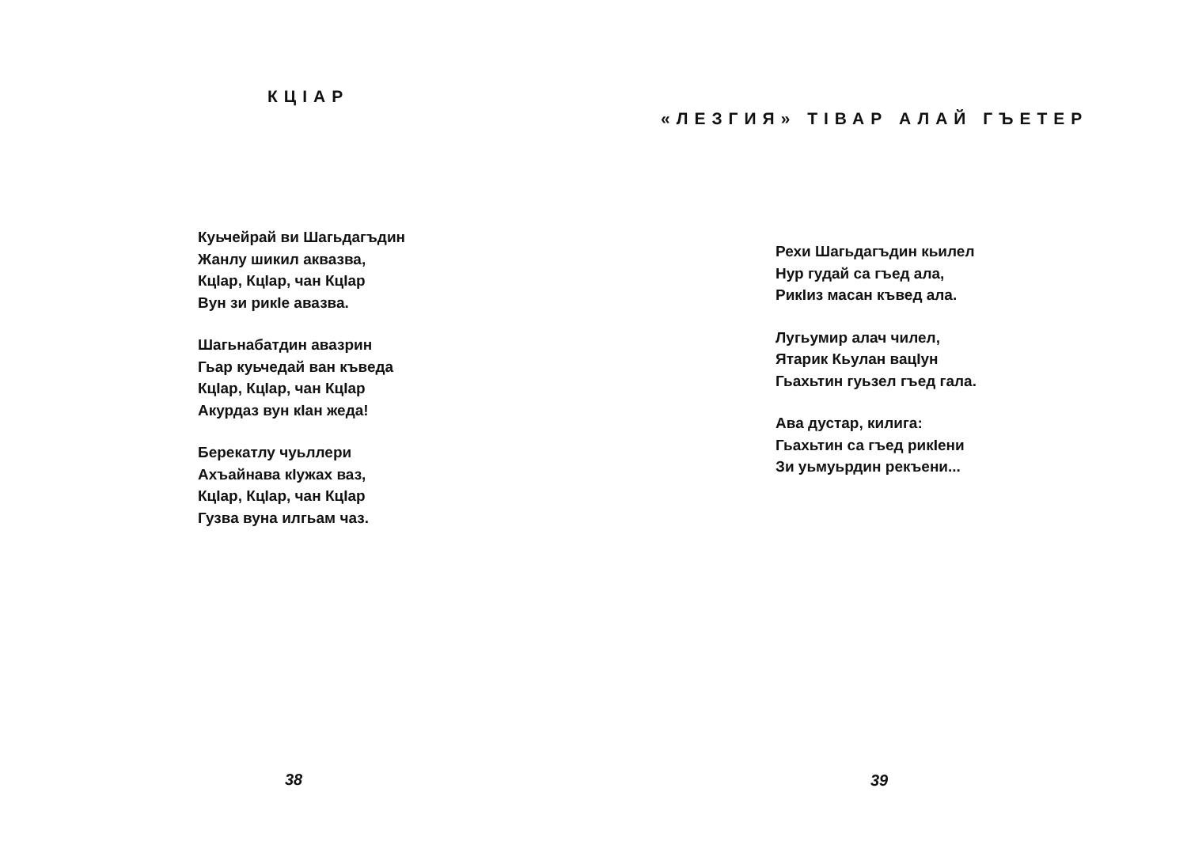КЦІАР
Куьчейрай ви Шагьдагъдин
Жанлу шикил акваз­ва,
КцІар, КцІар, чан КцІар
Вун зи рикІе аваз­ва.
Шагьнабатдин авазрин
Гьар куьчедай ван къведа
КцІар, КцІар, чан КцІар
Акурдаз вун кІан жеда!
Берекатлу чуьллери
Ахъайнава кІужах ваз,
КцІар, КцІар, чан КцІар
Гузва вуна илгьам чаз.
38
«ЛЕЗГИЯ» ТІВАР АЛАЙ ГЪЕТЕР
Рехи Шагьдагъдин кьилел
Нур гудай са гъед ала,
РикІиз масан къвед ала.
Лугьумир алач чилел,
Ятарик Кьулан вацІун
Гьахьтин гуьзел гъед гала.
Ава дустар, килига:
Гьахьтин са гъед рикІени
Зи уьмуьрдин рекъени...
39